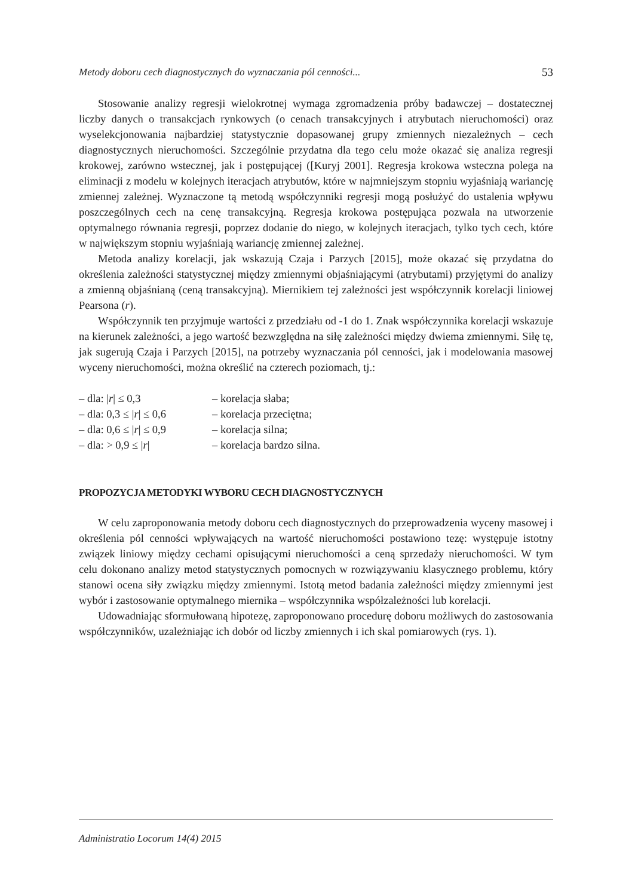Metody doboru cech diagnostycznych do wyznaczania pól cenności... 53
Stosowanie analizy regresji wielokrotnej wymaga zgromadzenia próby badawczej – dostatecznej liczby danych o transakcjach rynkowych (o cenach transakcyjnych i atrybutach nieruchomości) oraz wyselekcjonowania najbardziej statystycznie dopasowanej grupy zmiennych niezależnych – cech diagnostycznych nieruchomości. Szczególnie przydatna dla tego celu może okazać się analiza regresji krokowej, zarówno wstecznej, jak i postępującej ([Kuryj 2001]. Regresja krokowa wsteczna polega na eliminacji z modelu w kolejnych iteracjach atrybutów, które w najmniejszym stopniu wyjaśniają wariancję zmiennej zależnej. Wyznaczone tą metodą współczynniki regresji mogą posłużyć do ustalenia wpływu poszczególnych cech na cenę transakcyjną. Regresja krokowa postępująca pozwala na utworzenie optymalnego równania regresji, poprzez dodanie do niego, w kolejnych iteracjach, tylko tych cech, które w największym stopniu wyjaśniają wariancję zmiennej zależnej.
Metoda analizy korelacji, jak wskazują Czaja i Parzych [2015], może okazać się przydatna do określenia zależności statystycznej między zmiennymi objaśniającymi (atrybutami) przyjętymi do analizy a zmienną objaśnianą (ceną transakcyjną). Miernikiem tej zależności jest współczynnik korelacji liniowej Pearsona (r).
Współczynnik ten przyjmuje wartości z przedziału od -1 do 1. Znak współczynnika korelacji wskazuje na kierunek zależności, a jego wartość bezwzględna na siłę zależności między dwiema zmiennymi. Siłę tę, jak sugerują Czaja i Parzych [2015], na potrzeby wyznaczania pól cenności, jak i modelowania masowej wyceny nieruchomości, można określić na czterech poziomach, tj.:
– dla: |r| ≤ 0,3 – korelacja słaba;
– dla: 0,3 ≤ |r| ≤ 0,6 – korelacja przeciętna;
– dla: 0,6 ≤ |r| ≤ 0,9 – korelacja silna;
– dla: > 0,9 ≤ |r| – korelacja bardzo silna.
PROPOZYCJA METODYKI WYBORU CECH DIAGNOSTYCZNYCH
W celu zaproponowania metody doboru cech diagnostycznych do przeprowadzenia wyceny masowej i określenia pól cenności wpływających na wartość nieruchomości postawiono tezę: występuje istotny związek liniowy między cechami opisującymi nieruchomości a ceną sprzedaży nieruchomości. W tym celu dokonano analizy metod statystycznych pomocnych w rozwiązywaniu klasycznego problemu, który stanowi ocena siły związku między zmiennymi. Istotą metod badania zależności między zmiennymi jest wybór i zastosowanie optymalnego miernika – współczynnika współzależności lub korelacji.
Udowadniając sformułowaną hipotezę, zaproponowano procedurę doboru możliwych do zastosowania współczynników, uzależniając ich dobór od liczby zmiennych i ich skal pomiarowych (rys. 1).
Administratio Locorum 14(4) 2015